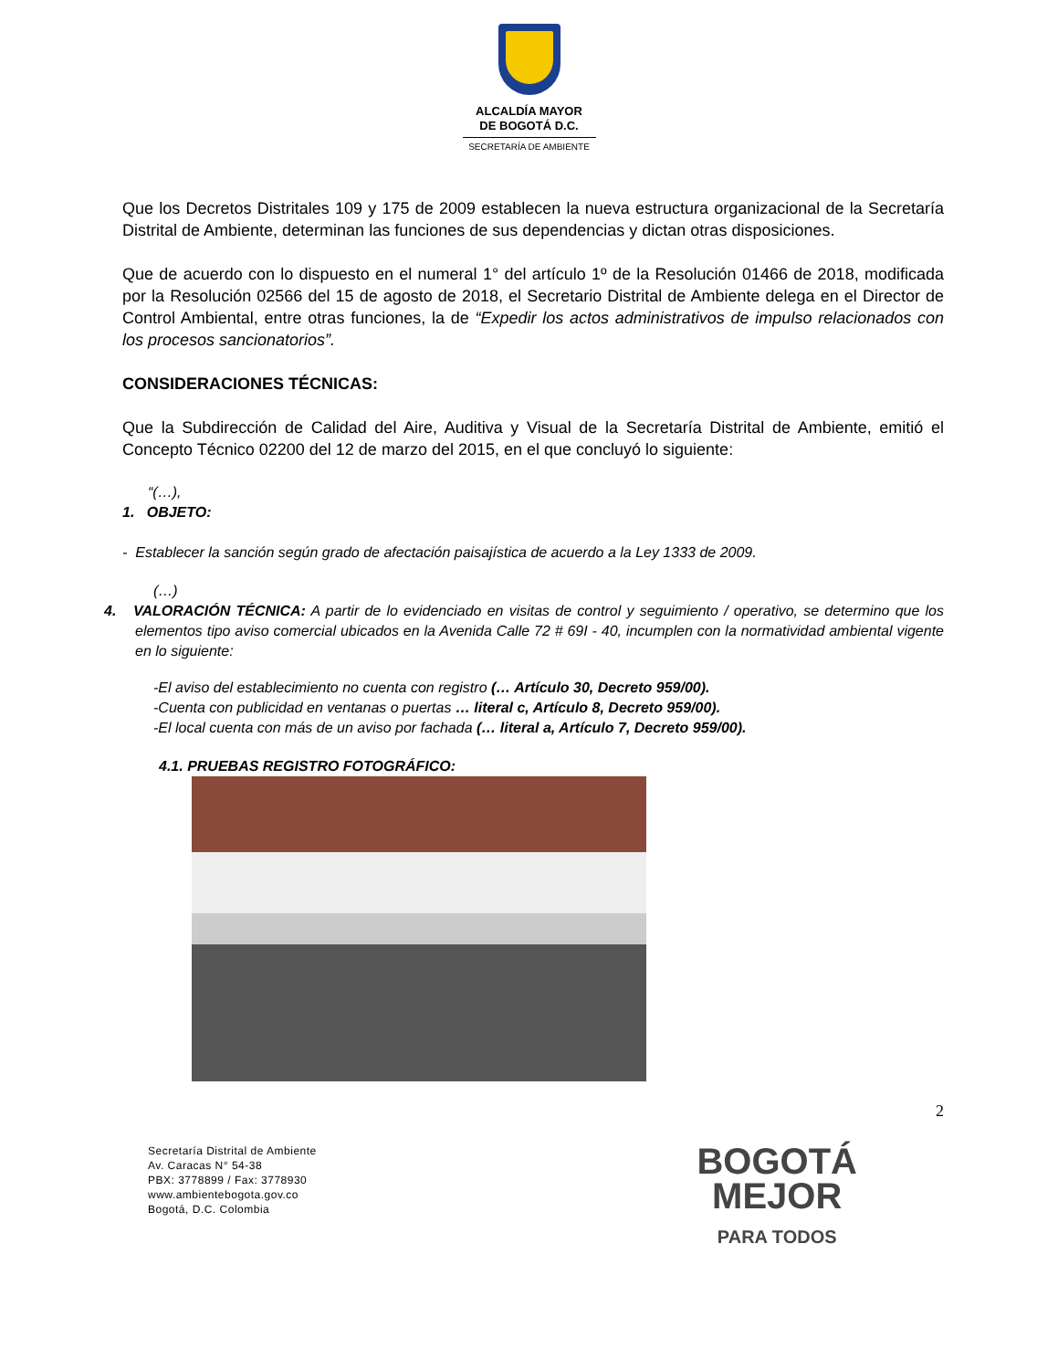ALCALDÍA MAYOR
DE BOGOTÁ D.C.
SECRETARÍA DE AMBIENTE
Que los Decretos Distritales 109 y 175 de 2009 establecen la nueva estructura organizacional de la Secretaría Distrital de Ambiente, determinan las funciones de sus dependencias y dictan otras disposiciones.
Que de acuerdo con lo dispuesto en el numeral 1° del artículo 1º de la Resolución 01466 de 2018, modificada por la Resolución 02566 del 15 de agosto de 2018, el Secretario Distrital de Ambiente delega en el Director de Control Ambiental, entre otras funciones, la de “Expedir los actos administrativos de impulso relacionados con los procesos sancionatorios”.
CONSIDERACIONES TÉCNICAS:
Que la Subdirección de Calidad del Aire, Auditiva y Visual de la Secretaría Distrital de Ambiente, emitió el Concepto Técnico 02200 del 12 de marzo del 2015, en el que concluyó lo siguiente:
“(…),
1. OBJETO:
- Establecer la sanción según grado de afectación paisajística de acuerdo a la Ley 1333 de 2009.
(…)
4. VALORACIÓN TÉCNICA: A partir de lo evidenciado en visitas de control y seguimiento / operativo, se determino que los elementos tipo aviso comercial ubicados en la Avenida Calle 72 # 69I - 40, incumplen con la normatividad ambiental vigente en lo siguiente:
-El aviso del establecimiento no cuenta con registro (… Artículo 30, Decreto 959/00).
-Cuenta con publicidad en ventanas o puertas … literal c, Artículo 8, Decreto 959/00).
-El local cuenta con más de un aviso por fachada (… literal a, Artículo 7, Decreto 959/00).
4.1. PRUEBAS REGISTRO FOTOGRÁFICO:
2
Secretaría Distrital de Ambiente
Av. Caracas N° 54-38
PBX: 3778899 / Fax: 3778930
www.ambientebogota.gov.co
Bogotá, D.C. Colombia
BOGOTÁ
MEJOR
PARA TODOS